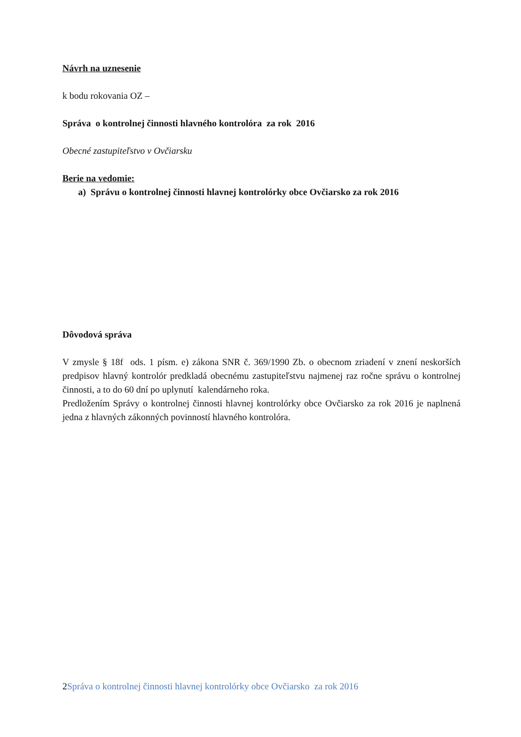Návrh na uznesenie
k bodu rokovania OZ –
Správa o kontrolnej činnosti hlavného kontrolóra za rok 2016
Obecné zastupiteľstvo v Ovčiarsku
Berie na vedomie:
a) Správu o kontrolnej činnosti hlavnej kontrolórky obce Ovčiarsko za rok 2016
Dôvodová správa
V zmysle § 18f ods. 1 písm. e) zákona SNR č. 369/1990 Zb. o obecnom zriadení v znení neskorších predpisov hlavný kontrolór predkladá obecnému zastupiteľstvu najmenej raz ročne správu o kontrolnej činnosti, a to do 60 dní po uplynutí kalendárneho roka.
Predložením Správy o kontrolnej činnosti hlavnej kontrolórky obce Ovčiarsko za rok 2016 je naplnená jedna z hlavných zákonných povinností hlavného kontrolóra.
2Správa o kontrolnej činnosti hlavnej kontrolórky obce Ovčiarsko za rok 2016